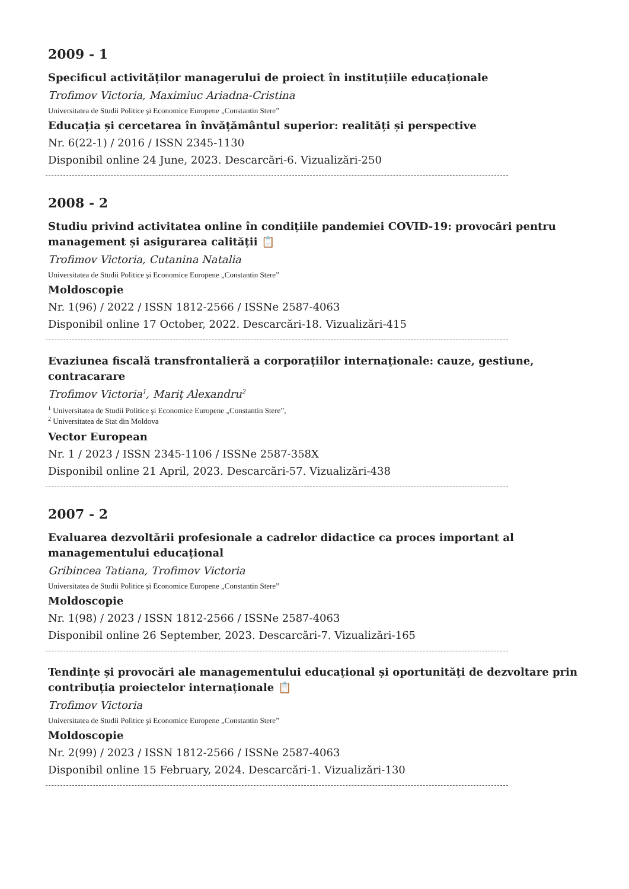2009 - 1
Specificul activităților managerului de proiect în instituțiile educaționale
Trofimov Victoria, Maximiuc Ariadna-Cristina
Universitatea de Studii Politice şi Economice Europene „Constantin Stere”
Educația și cercetarea în învățământul superior: realități și perspective
Nr. 6(22-1) / 2016 / ISSN 2345-1130
Disponibil online 24 June, 2023. Descarcări-6. Vizualizări-250
2008 - 2
Studiu privind activitatea online în condițiile pandemiei COVID-19: provocări pentru management și asigurarea calității 📋
Trofimov Victoria, Cutanina Natalia
Universitatea de Studii Politice şi Economice Europene „Constantin Stere”
Moldoscopie
Nr. 1(96) / 2022 / ISSN 1812-2566 / ISSNe 2587-4063
Disponibil online 17 October, 2022. Descarcări-18. Vizualizări-415
Evaziunea fiscală transfrontalieră a corporaţiilor internaţionale: cauze, gestiune, contracarare
Trofimov Victoria<sup>1</sup>, Mariţ Alexandru<sup>2</sup>
<sup>1</sup> Universitatea de Studii Politice şi Economice Europene „Constantin Stere”,
<sup>2</sup> Universitatea de Stat din Moldova
Vector European
Nr. 1 / 2023 / ISSN 2345-1106 / ISSNe 2587-358X
Disponibil online 21 April, 2023. Descarcări-57. Vizualizări-438
2007 - 2
Evaluarea dezvoltării profesionale a cadrelor didactice ca proces important al managementului educațional
Gribincea Tatiana, Trofimov Victoria
Universitatea de Studii Politice şi Economice Europene „Constantin Stere”
Moldoscopie
Nr. 1(98) / 2023 / ISSN 1812-2566 / ISSNe 2587-4063
Disponibil online 26 September, 2023. Descarcări-7. Vizualizări-165
Tendințe și provocări ale managementului educațional și oportunități de dezvoltare prin contribuția proiectelor internaționale 📋
Trofimov Victoria
Universitatea de Studii Politice şi Economice Europene „Constantin Stere”
Moldoscopie
Nr. 2(99) / 2023 / ISSN 1812-2566 / ISSNe 2587-4063
Disponibil online 15 February, 2024. Descarcări-1. Vizualizări-130